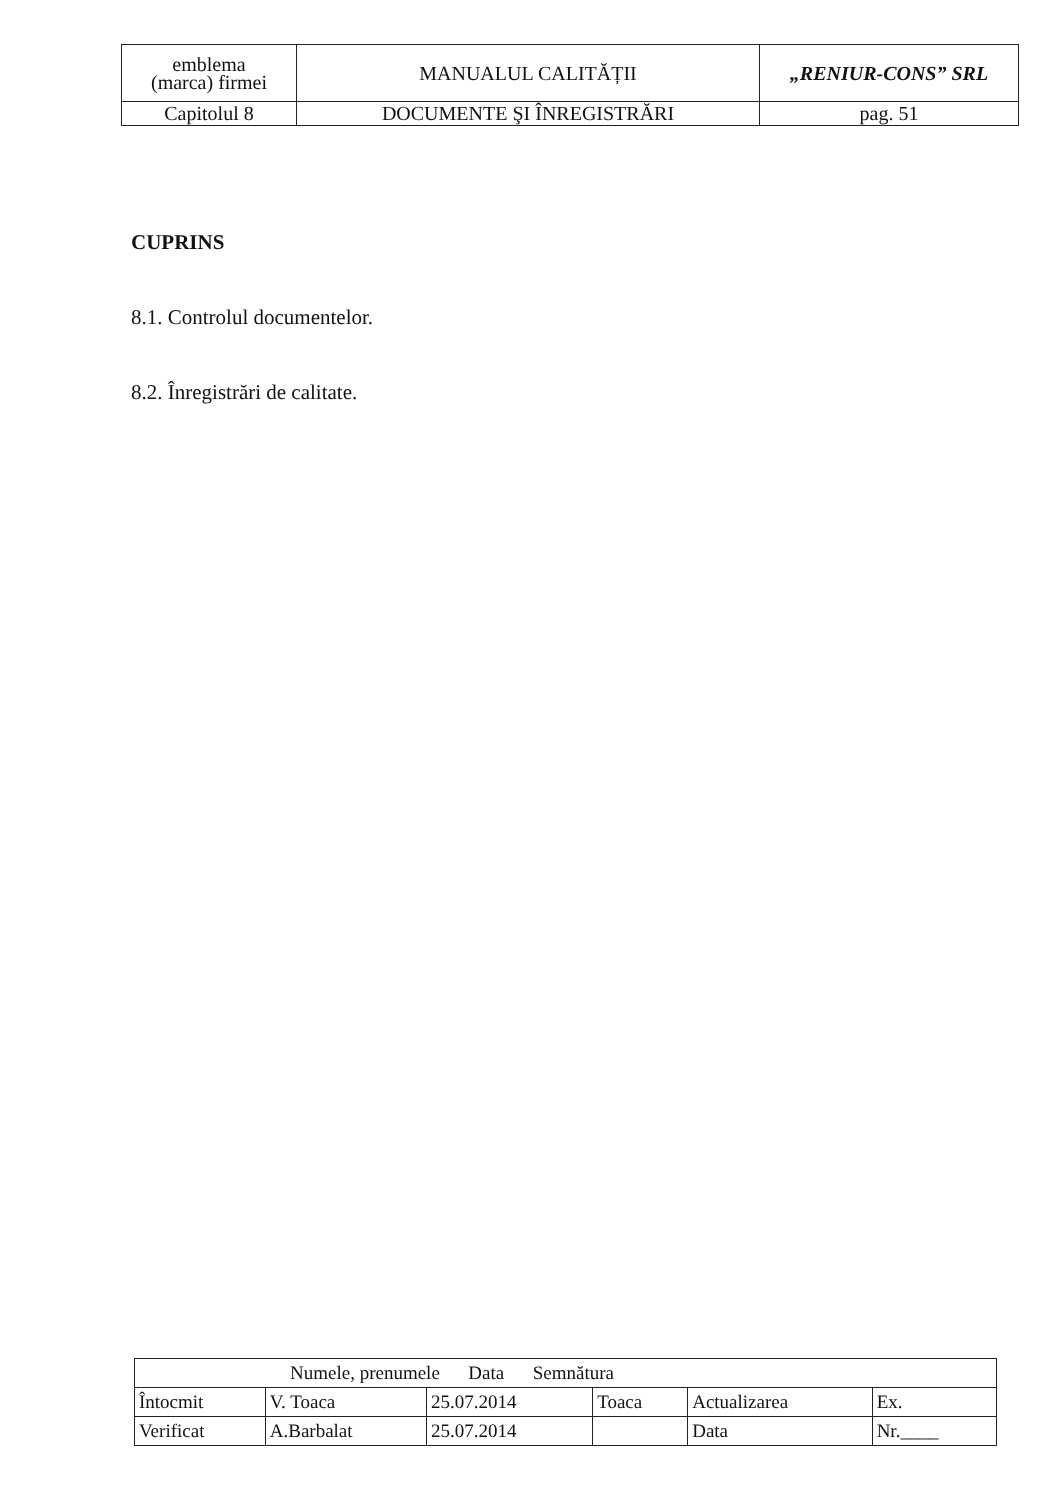| emblema (marca) firmei | MANUALUL CALITĂȚII | „RENIUR-CONS” SRL |
| Capitolul 8 | DOCUMENTE ŞI ÎNREGISTRĂRI | pag. 51 |
CUPRINS
8.1. Controlul documentelor.
8.2. Înregistrări de calitate.
| Numele, prenumele Data Semnătura | | | | | |
| Întocmit | V. Toaca | 25.07.2014 | Toaca | Actualizarea | Ex. |
| Verificat | A.Barbalat | 25.07.2014 | | Data | Nr.____ |